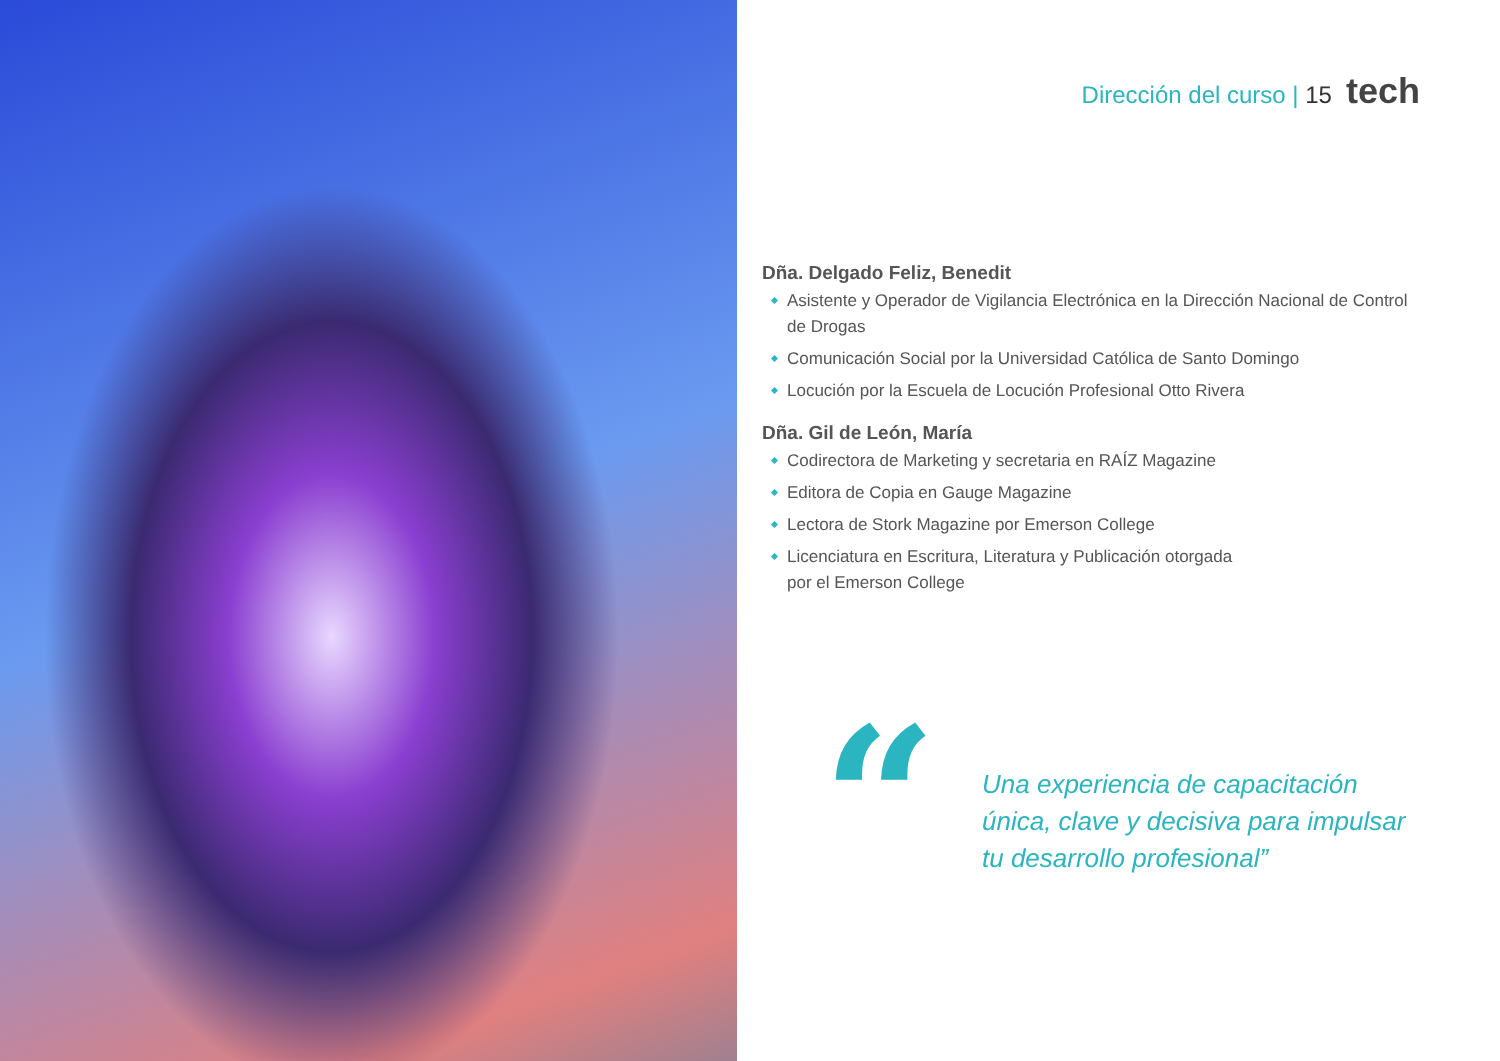Dirección del curso | 15 tech
Dña. Delgado Feliz, Benedit
Asistente y Operador de Vigilancia Electrónica en la Dirección Nacional de Control de Drogas
Comunicación Social por la Universidad Católica de Santo Domingo
Locución por la Escuela de Locución Profesional Otto Rivera
Dña. Gil de León, María
Codirectora de Marketing y secretaria en RAÍZ Magazine
Editora de Copia en Gauge Magazine
Lectora de Stork Magazine por Emerson College
Licenciatura en Escritura, Literatura y Publicación otorgada
por el Emerson College
“
Una experiencia de capacitación
única, clave y decisiva para impulsar
tu desarrollo profesional”